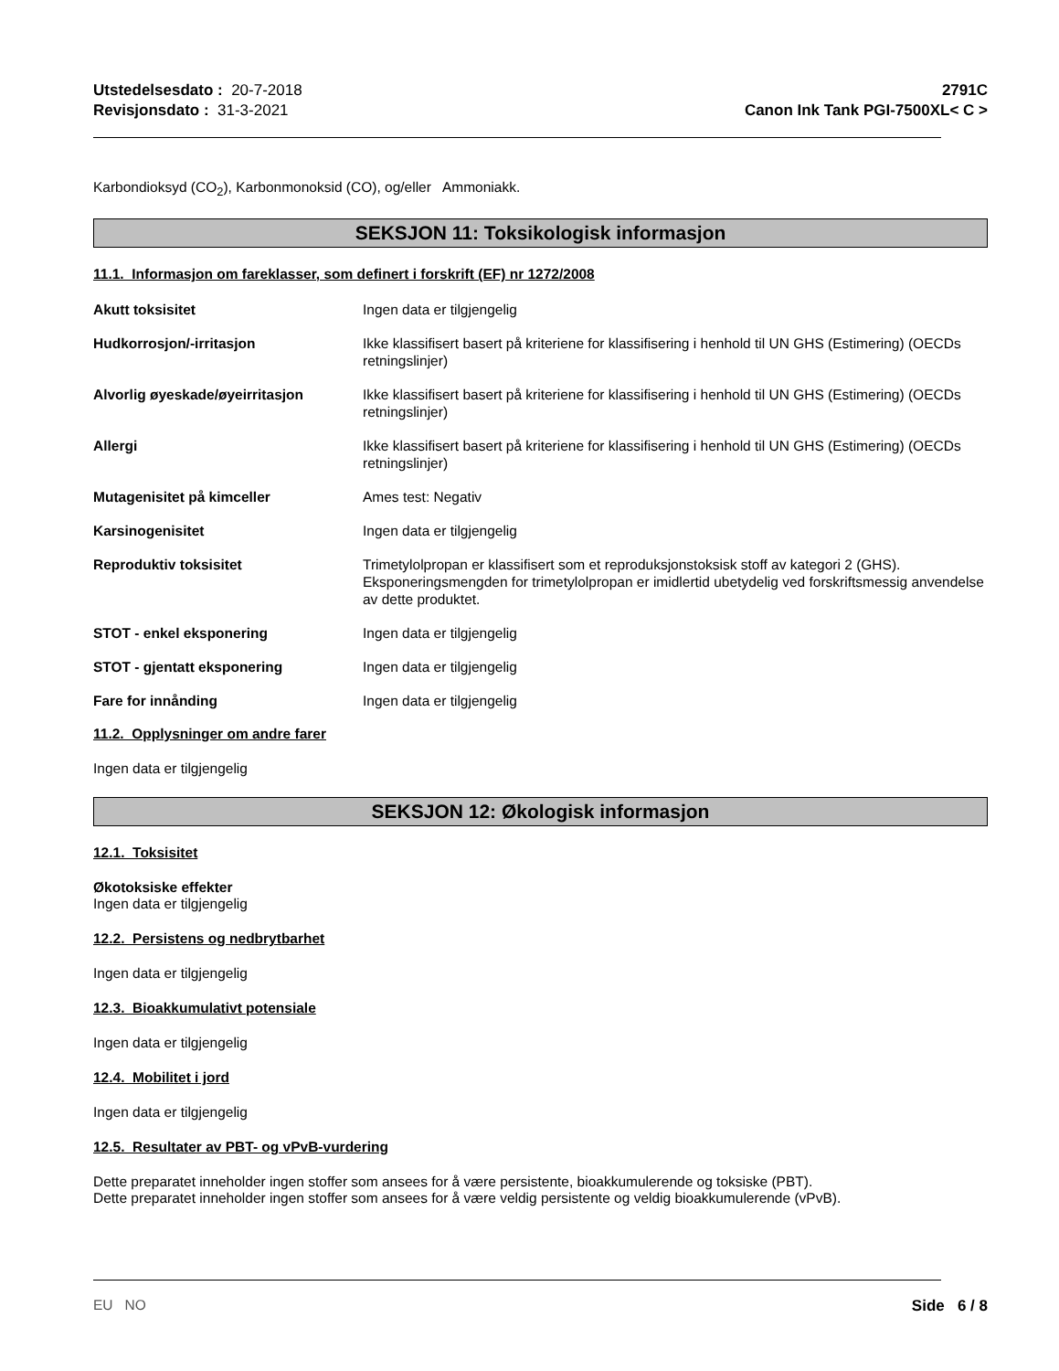Utstedelsesdato : 20-7-2018
Revisjonsdato : 31-3-2021
2791C
Canon Ink Tank PGI-7500XL< C >
Karbondioksyd (CO<sub>2</sub>), Karbonmonoksid (CO), og/eller Ammoniakk.
SEKSJON 11: Toksikologisk informasjon
11.1. Informasjon om fareklasser, som definert i forskrift (EF) nr 1272/2008
Akutt toksisitet Ingen data er tilgjengelig
Hudkorrosjon/-irritasjon Ikke klassifisert basert på kriteriene for klassifisering i henhold til UN GHS (Estimering) (OECDs retningslinjer)
Alvorlig øyeskade/øyeirritasjon Ikke klassifisert basert på kriteriene for klassifisering i henhold til UN GHS (Estimering) (OECDs retningslinjer)
Allergi Ikke klassifisert basert på kriteriene for klassifisering i henhold til UN GHS (Estimering) (OECDs retningslinjer)
Mutagenisitet på kimceller Ames test: Negativ
Karsinogenisitet Ingen data er tilgjengelig
Reproduktiv toksisitet Trimetylolpropan er klassifisert som et reproduksjonstoksisk stoff av kategori 2 (GHS). Eksponeringsmengden for trimetylolpropan er imidlertid ubetydelig ved forskriftsmessig anvendelse av dette produktet.
STOT - enkel eksponering Ingen data er tilgjengelig
STOT - gjentatt eksponering Ingen data er tilgjengelig
Fare for innånding Ingen data er tilgjengelig
11.2. Opplysninger om andre farer
Ingen data er tilgjengelig
SEKSJON 12: Økologisk informasjon
12.1. Toksisitet
Økotoksiske effekter
Ingen data er tilgjengelig
12.2. Persistens og nedbrytbarhet
Ingen data er tilgjengelig
12.3. Bioakkumulativt potensiale
Ingen data er tilgjengelig
12.4. Mobilitet i jord
Ingen data er tilgjengelig
12.5. Resultater av PBT- og vPvB-vurdering
Dette preparatet inneholder ingen stoffer som ansees for å være persistente, bioakkumulerende og toksiske (PBT).
Dette preparatet inneholder ingen stoffer som ansees for å være veldig persistente og veldig bioakkumulerende (vPvB).
EU NO Side 6 / 8